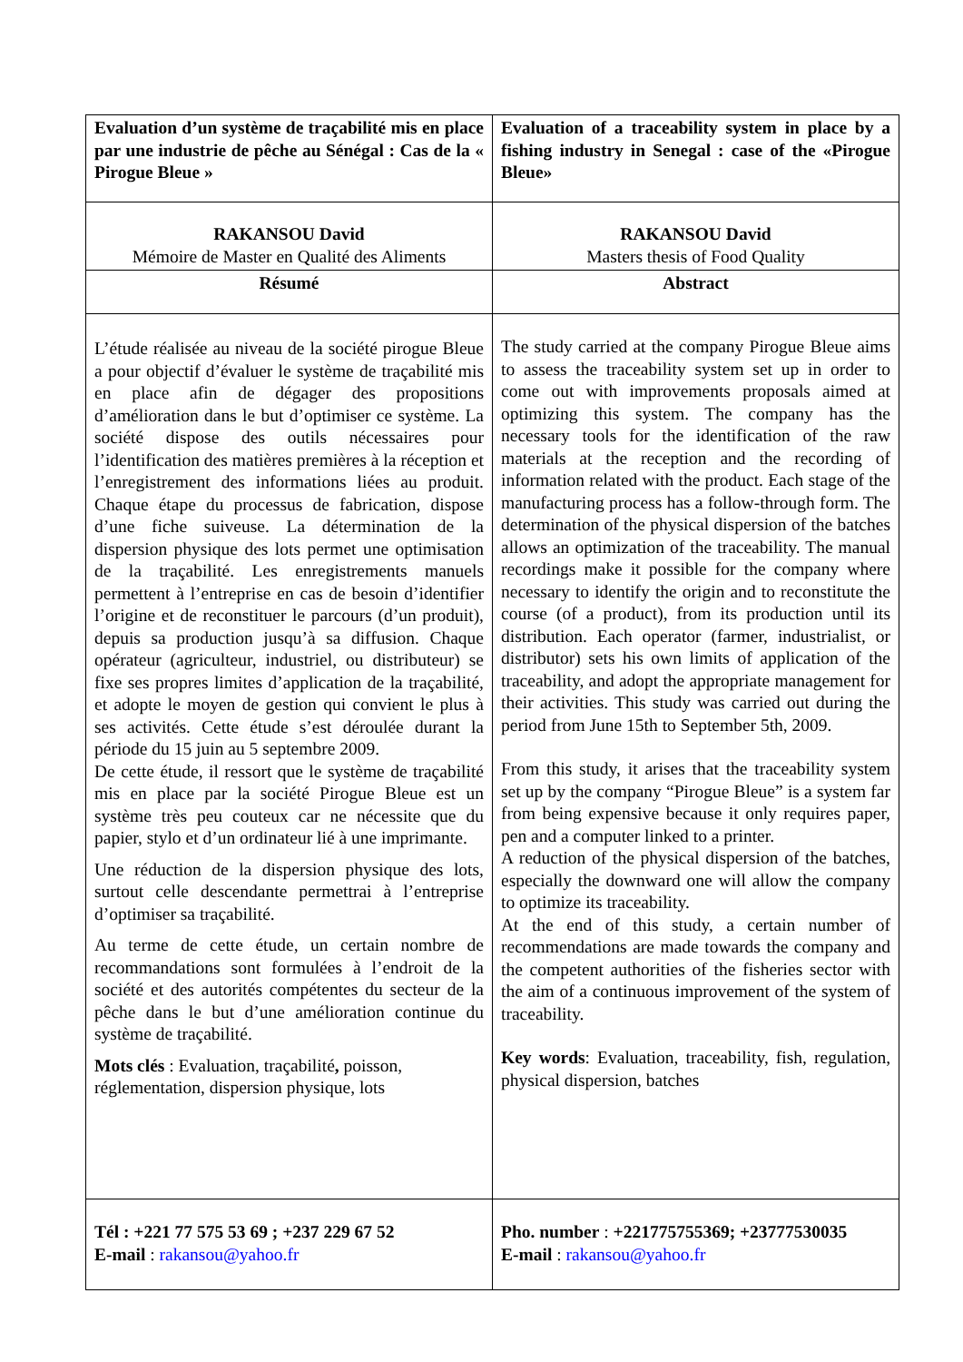| Evaluation d’un système de traçabilité mis en place par une industrie de pêche au Sénégal : Cas de la « Pirogue Bleue » | Evaluation of a traceability system in place by a fishing industry in Senegal : case of the «Pirogue Bleue» |
| RAKANSOU David Mémoire de Master en Qualité des Aliments | RAKANSOU David Masters thesis of Food Quality |
| Résumé | Abstract |
| L’étude réalisée au niveau de la société pirogue Bleue a pour objectif d’évaluer le système de traçabilité mis en place afin de dégager des propositions d’amélioration dans le but d’optimiser ce système. La société dispose des outils nécessaires pour l’identification des matières premières à la réception et l’enregistrement des informations liées au produit. Chaque étape du processus de fabrication, dispose d’une fiche suiveuse. La détermination de la dispersion physique des lots permet une optimisation de la traçabilité. Les enregistrements manuels permettent à l’entreprise en cas de besoin d’identifier l’origine et de reconstituer le parcours (d’un produit), depuis sa production jusqu’à sa diffusion. Chaque opérateur (agriculteur, industriel, ou distributeur) se fixe ses propres limites d’application de la traçabilité, et adopte le moyen de gestion qui convient le plus à ses activités. Cette étude s’est déroulée durant la période du 15 juin au 5 septembre 2009. De cette étude, il ressort que le système de traçabilité mis en place par la société Pirogue Bleue est un système très peu couteux car ne nécessite que du papier, stylo et d’un ordinateur lié à une imprimante. Une réduction de la dispersion physique des lots, surtout celle descendante permettrai à l’entreprise d’optimiser sa traçabilité. Au terme de cette étude, un certain nombre de recommandations sont formulées à l’endroit de la société et des autorités compétentes du secteur de la pêche dans le but d’une amélioration continue du système de traçabilité. Mots clés : Evaluation, traçabilité , poisson, réglementation, dispersion physique, lots | The study carried at the company Pirogue Bleue aims to assess the traceability system set up in order to come out with improvements proposals aimed at optimizing this system. The company has the necessary tools for the identification of the raw materials at the reception and the recording of information related with the product. Each stage of the manufacturing process has a follow-through form. The determination of the physical dispersion of the batches allows an optimization of the traceability. The manual recordings make it possible for the company where necessary to identify the origin and to reconstitute the course (of a product), from its production until its distribution. Each operator (farmer, industrialist, or distributor) sets his own limits of application of the traceability, and adopt the appropriate management for their activities. This study was carried out during the period from June 15th to September 5th, 2009. From this study, it arises that the traceability system set up by the company “Pirogue Bleue” is a system far from being expensive because it only requires paper, pen and a computer linked to a printer. A reduction of the physical dispersion of the batches, especially the downward one will allow the company to optimize its traceability. At the end of this study, a certain number of recommendations are made towards the company and the competent authorities of the fisheries sector with the aim of a continuous improvement of the system of traceability. Key words : Evaluation, traceability, fish, regulation, physical dispersion, batches |
| Tél : +221 77 575 53 69 ; +237 229 67 52 E-mail : rakansou@yahoo.fr | Pho. number : +221775755369; +23777530035 E-mail : rakansou@yahoo.fr |